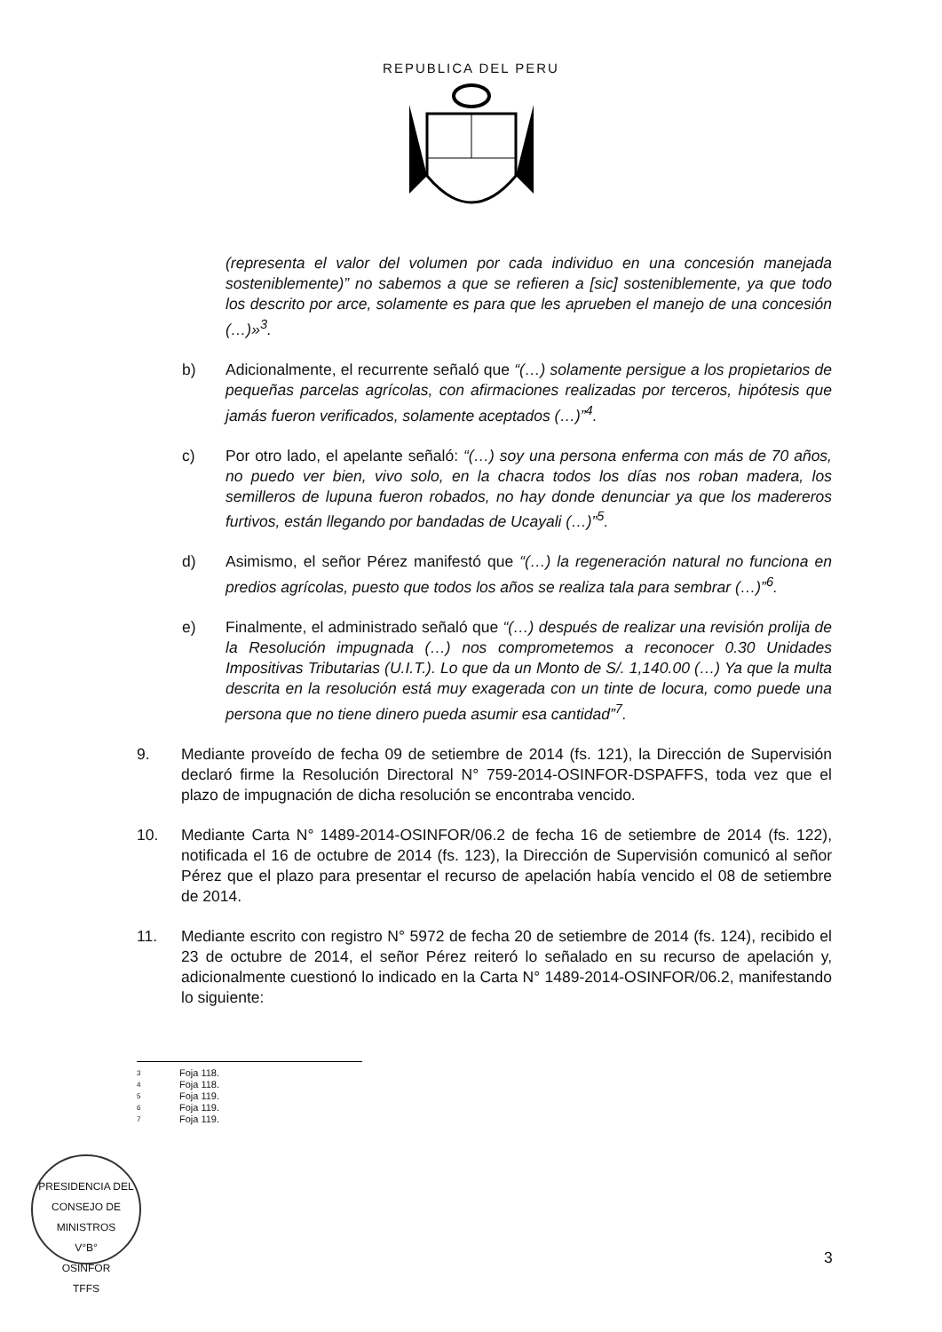REPUBLICA DEL PERU
(representa el valor del volumen por cada individuo en una concesión manejada sosteniblemente)” no sabemos a que se refieren a [sic] sosteniblemente, ya que todo los descrito por arce, solamente es para que les aprueben el manejo de una concesión (…)»<sup>3</sup>.
b) Adicionalmente, el recurrente señaló que “(…) solamente persigue a los propietarios de pequeñas parcelas agrícolas, con afirmaciones realizadas por terceros, hipótesis que jamás fueron verificados, solamente aceptados (…)”<sup>4</sup>.
c) Por otro lado, el apelante señaló: “(…) soy una persona enferma con más de 70 años, no puedo ver bien, vivo solo, en la chacra todos los días nos roban madera, los semilleros de lupuna fueron robados, no hay donde denunciar ya que los madereros furtivos, están llegando por bandadas de Ucayali (…)”<sup>5</sup>.
d) Asimismo, el señor Pérez manifestó que “(…) la regeneración natural no funciona en predios agrícolas, puesto que todos los años se realiza tala para sembrar (…)”<sup>6</sup>.
e) Finalmente, el administrado señaló que “(…) después de realizar una revisión prolija de la Resolución impugnada (…) nos comprometemos a reconocer 0.30 Unidades Impositivas Tributarias (U.I.T.). Lo que da un Monto de S/. 1,140.00 (…) Ya que la multa descrita en la resolución está muy exagerada con un tinte de locura, como puede una persona que no tiene dinero pueda asumir esa cantidad”<sup>7</sup>.
9. Mediante proveído de fecha 09 de setiembre de 2014 (fs. 121), la Dirección de Supervisión declaró firme la Resolución Directoral N° 759-2014-OSINFOR-DSPAFFS, toda vez que el plazo de impugnación de dicha resolución se encontraba vencido.
10. Mediante Carta N° 1489-2014-OSINFOR/06.2 de fecha 16 de setiembre de 2014 (fs. 122), notificada el 16 de octubre de 2014 (fs. 123), la Dirección de Supervisión comunicó al señor Pérez que el plazo para presentar el recurso de apelación había vencido el 08 de setiembre de 2014.
11. Mediante escrito con registro N° 5972 de fecha 20 de setiembre de 2014 (fs. 124), recibido el 23 de octubre de 2014, el señor Pérez reiteró lo señalado en su recurso de apelación y, adicionalmente cuestionó lo indicado en la Carta N° 1489-2014-OSINFOR/06.2, manifestando lo siguiente:
3 Foja 118.
4 Foja 118.
5 Foja 119.
6 Foja 119.
7 Foja 119.
PRESIDENCIA DEL CONSEJO DE MINISTROS
V°B°
OSINFOR
TFFS
3